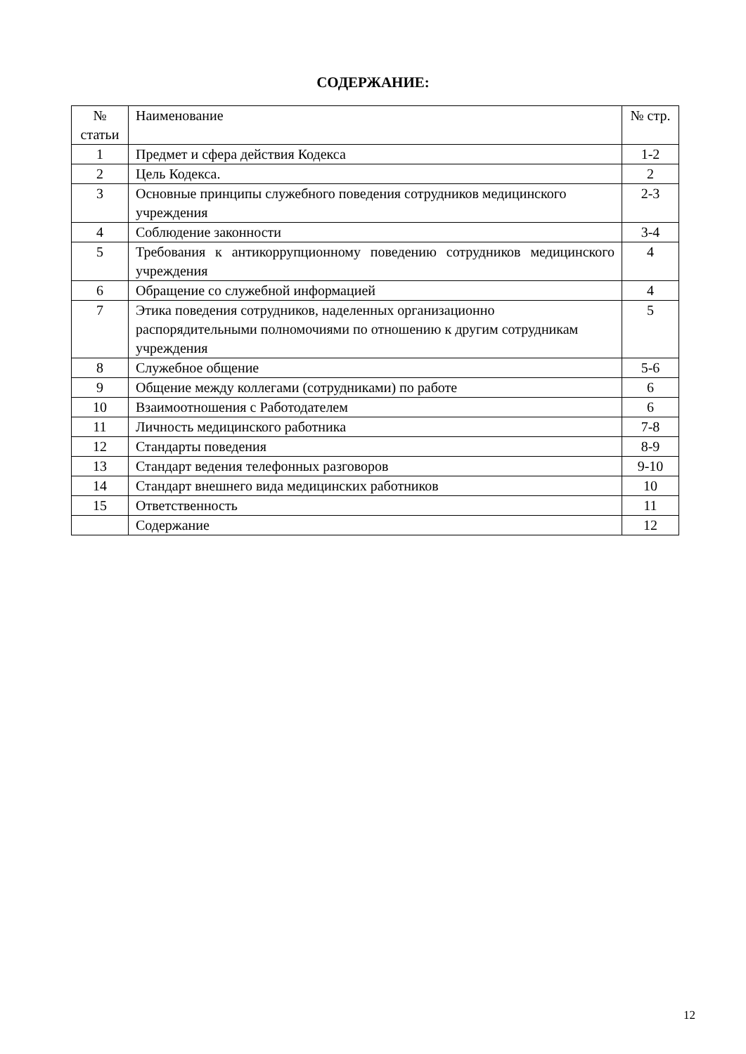СОДЕРЖАНИЕ:
| № статьи | Наименование | № стр. |
| 1 | Предмет и сфера действия Кодекса | 1-2 |
| 2 | Цель Кодекса. | 2 |
| 3 | Основные принципы служебного поведения сотрудников медицинского учреждения | 2-3 |
| 4 | Соблюдение законности | 3-4 |
| 5 | Требования к антикоррупционному поведению сотрудников медицинского учреждения | 4 |
| 6 | Обращение со служебной информацией | 4 |
| 7 | Этика поведения сотрудников, наделенных организационно распорядительными полномочиями по отношению к другим сотрудникам учреждения | 5 |
| 8 | Служебное общение | 5-6 |
| 9 | Общение между коллегами (сотрудниками) по работе | 6 |
| 10 | Взаимоотношения с Работодателем | 6 |
| 11 | Личность медицинского работника | 7-8 |
| 12 | Стандарты поведения | 8-9 |
| 13 | Стандарт ведения телефонных разговоров | 9-10 |
| 14 | Стандарт внешнего вида медицинских работников | 10 |
| 15 | Ответственность | 11 |
| | Содержание | 12 |
12